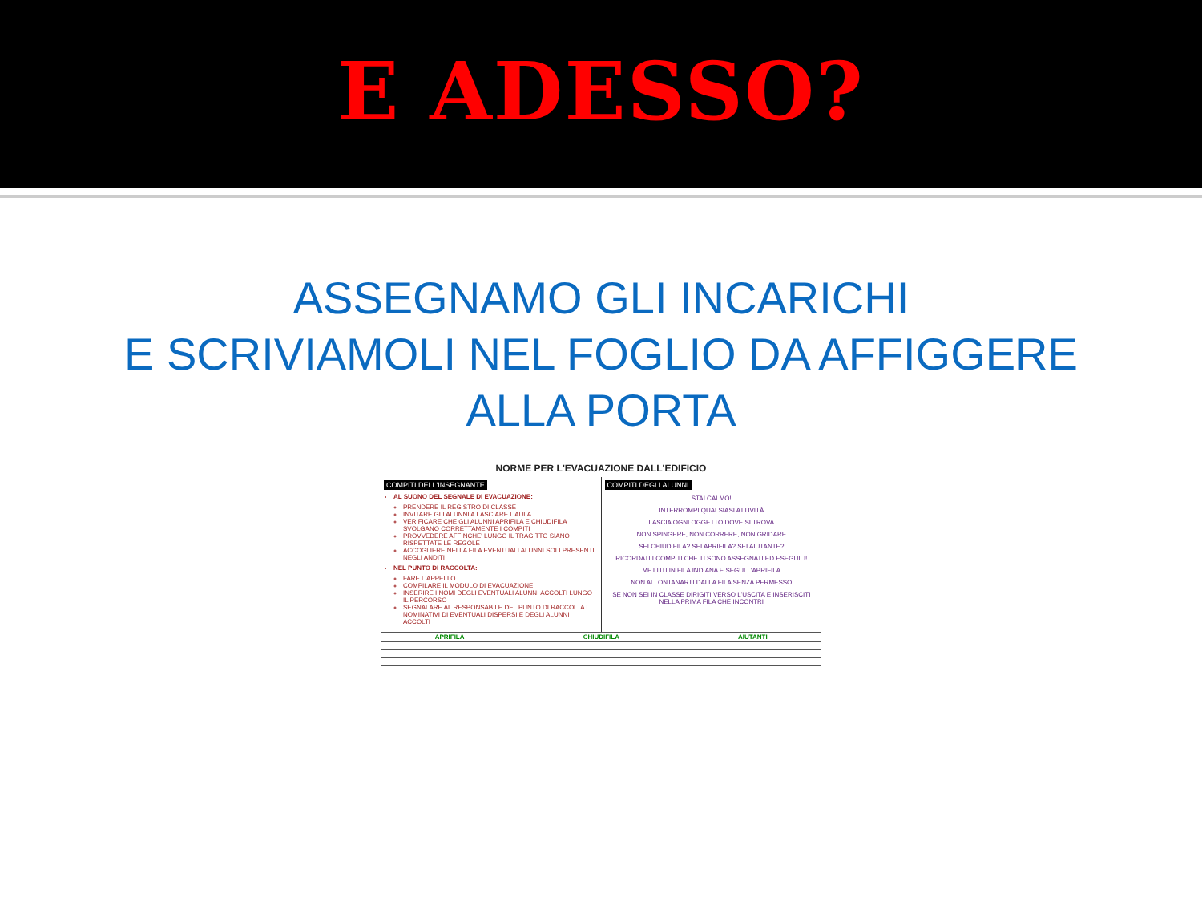E ADESSO?
ASSEGNAMO GLI INCARICHI
E SCRIVIAMOLI NEL FOGLIO DA AFFIGGERE
ALLA PORTA
NORME PER L'EVACUAZIONE DALL'EDIFICIO
COMPITI DELL'INSEGNANTE
AL SUONO DEL SEGNALE DI EVACUAZIONE:
PRENDERE IL REGISTRO DI CLASSE
INVITARE GLI ALUNNI A LASCIARE L'AULA
VERIFICARE CHE GLI ALUNNI APRIFILA E CHIUDIFILA SVOLGANO CORRETTAMENTE I COMPITI
PROVVEDERE AFFINCHE' LUNGO IL TRAGITTO SIANO RISPETTATE LE REGOLE
ACCOGLIERE NELLA FILA EVENTUALI ALUNNI SOLI PRESENTI NEGLI ANDITI
NEL PUNTO DI RACCOLTA:
FARE L'APPELLO
COMPILARE IL MODULO DI EVACUAZIONE
INSERIRE I NOMI DEGLI EVENTUALI ALUNNI ACCOLTI LUNGO IL PERCORSO
SEGNALARE AL RESPONSABILE DEL PUNTO DI RACCOLTA I NOMINATIVI DI EVENTUALI DISPERSI E DEGLI ALUNNI ACCOLTI
COMPITI DEGLI ALUNNI
STAI CALMO!
INTERROMPI QUALSIASI ATTIVITÀ
LASCIA OGNI OGGETTO DOVE SI TROVA
NON SPINGERE, NON CORRERE, NON GRIDARE
SEI CHIUDIFILA? SEI APRIFILA? SEI AIUTANTE?
RICORDATI I COMPITI CHE TI SONO ASSEGNATI ED ESEGUILI!
METTITI IN FILA INDIANA E SEGUI L'APRIFILA
NON ALLONTANARTI DALLA FILA SENZA PERMESSO
SE NON SEI IN CLASSE DIRIGITI VERSO L'USCITA E INSERISCITI NELLA PRIMA FILA CHE INCONTRI
| APRIFILA | CHIUDIFILA | AIUTANTI |
| --- | --- | --- |